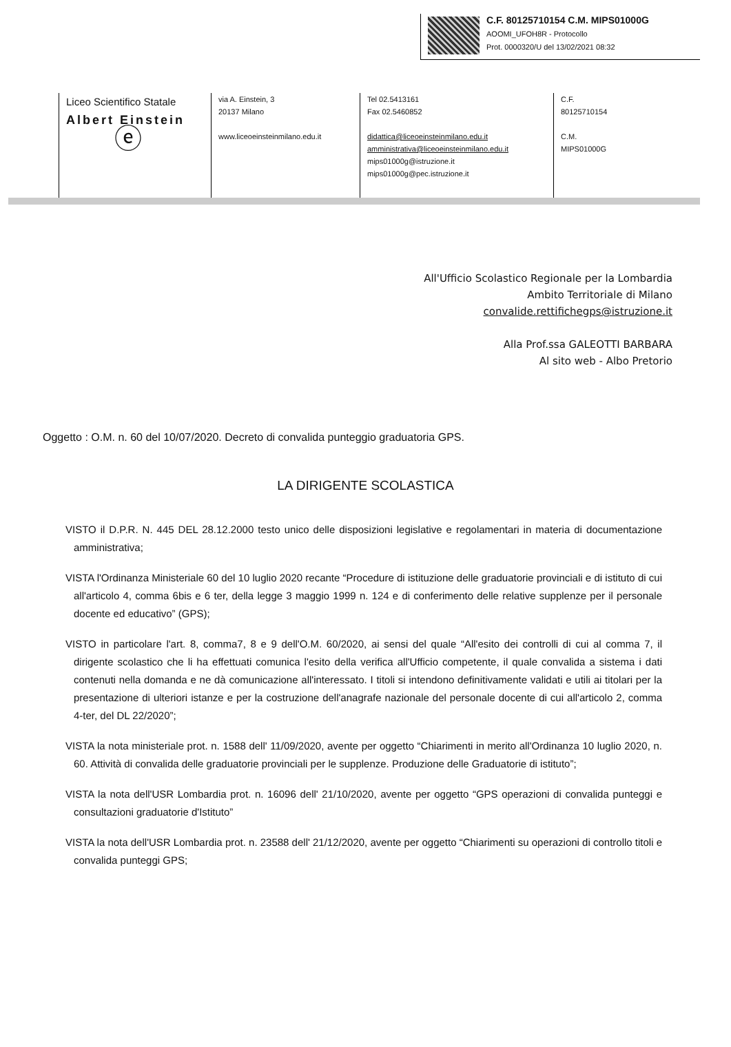C.F. 80125710154 C.M. MIPS01000G
AOOMI_UFOH8R - Protocollo
Prot. 0000320/U del 13/02/2021 08:32
Liceo Scientifico Statale
Albert Einstein
ⓔ
via A. Einstein, 3
20137 Milano
www.liceoeinsteinmilano.edu.it
Tel 02.5413161
Fax 02.5460852
didattica@liceoeinsteinmilano.edu.it
amministrativa@liceoeinsteinmilano.edu.it
mips01000g@istruzione.it
mips01000g@pec.istruzione.it
C.F.
80125710154
C.M.
MIPS01000G
All'Ufficio Scolastico Regionale per la Lombardia
Ambito Territoriale di Milano
convalide.rettifichegps@istruzione.it
Alla Prof.ssa GALEOTTI BARBARA
Al sito web - Albo Pretorio
Oggetto : O.M. n. 60 del 10/07/2020. Decreto di convalida punteggio graduatoria GPS.
LA DIRIGENTE SCOLASTICA
VISTO il D.P.R. N. 445 DEL 28.12.2000 testo unico delle disposizioni legislative e regolamentari in materia di documentazione amministrativa;
VISTA l'Ordinanza Ministeriale 60 del 10 luglio 2020 recante “Procedure di istituzione delle graduatorie provinciali e di istituto di cui all'articolo 4, comma 6bis e 6 ter, della legge 3 maggio 1999 n. 124 e di conferimento delle relative supplenze per il personale docente ed educativo” (GPS);
VISTO in particolare l'art. 8, comma7, 8 e 9 dell'O.M. 60/2020, ai sensi del quale “All'esito dei controlli di cui al comma 7, il dirigente scolastico che li ha effettuati comunica l'esito della verifica all'Ufficio competente, il quale convalida a sistema i dati contenuti nella domanda e ne dà comunicazione all'interessato. I titoli si intendono definitivamente validati e utili ai titolari per la presentazione di ulteriori istanze e per la costruzione dell'anagrafe nazionale del personale docente di cui all'articolo 2, comma 4-ter, del DL 22/2020”;
VISTA la nota ministeriale prot. n. 1588 dell' 11/09/2020, avente per oggetto “Chiarimenti in merito all'Ordinanza 10 luglio 2020, n. 60. Attività di convalida delle graduatorie provinciali per le supplenze. Produzione delle Graduatorie di istituto”;
VISTA la nota dell'USR Lombardia prot. n. 16096 dell' 21/10/2020, avente per oggetto “GPS operazioni di convalida punteggi e consultazioni graduatorie d'Istituto”
VISTA la nota dell'USR Lombardia prot. n. 23588 dell' 21/12/2020, avente per oggetto “Chiarimenti su operazioni di controllo titoli e convalida punteggi GPS;